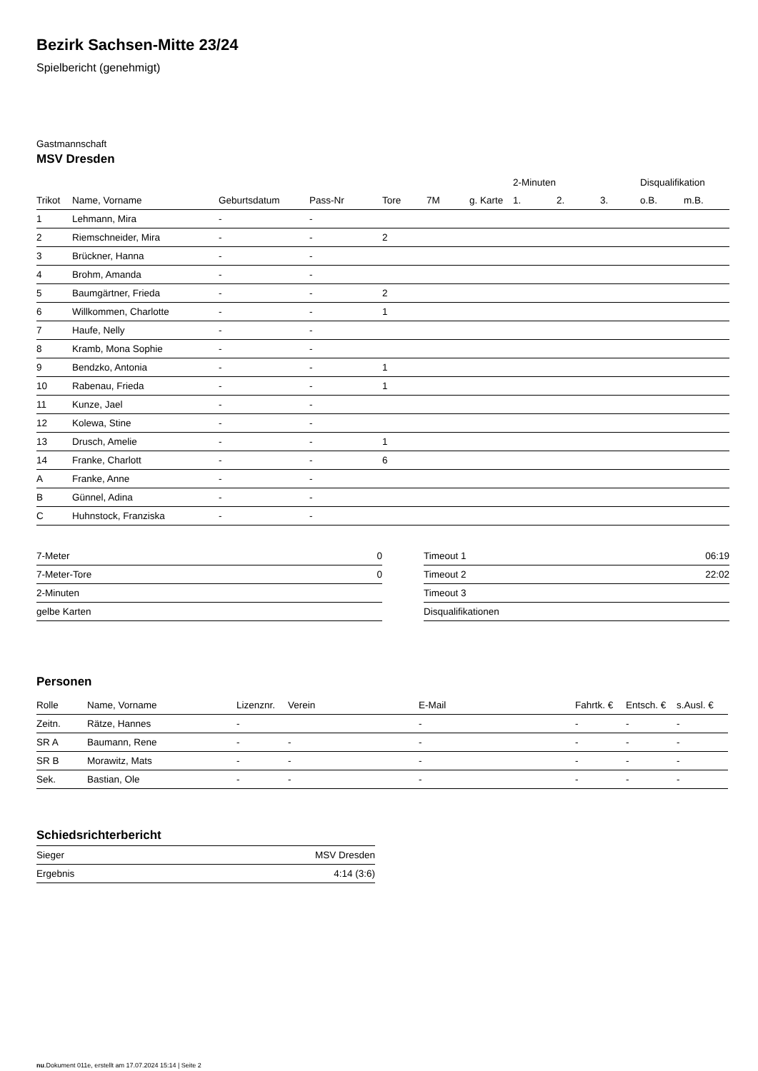Bezirk Sachsen-Mitte 23/24
Spielbericht (genehmigt)
Gastmannschaft
MSV Dresden
| | | | | | | | 2-Minuten | | | Disqualifikation | |
| --- | --- | --- | --- | --- | --- | --- | --- | --- | --- | --- | --- |
| Trikot | Name, Vorname | Geburtsdatum | Pass-Nr | Tore | 7M | g. Karte | 1. | 2. | 3. | o.B. | m.B. |
| 1 | Lehmann, Mira | - | - | | | | | | | | |
| 2 | Riemschneider, Mira | - | - | 2 | | | | | | | |
| 3 | Brückner, Hanna | - | - | | | | | | | | |
| 4 | Brohm, Amanda | - | - | | | | | | | | |
| 5 | Baumgärtner, Frieda | - | - | 2 | | | | | | | |
| 6 | Willkommen, Charlotte | - | - | 1 | | | | | | | |
| 7 | Haufe, Nelly | - | - | | | | | | | | |
| 8 | Kramb, Mona Sophie | - | - | | | | | | | | |
| 9 | Bendzko, Antonia | - | - | 1 | | | | | | | |
| 10 | Rabenau, Frieda | - | - | 1 | | | | | | | |
| 11 | Kunze, Jael | - | - | | | | | | | | |
| 12 | Kolewa, Stine | - | - | | | | | | | | |
| 13 | Drusch, Amelie | - | - | 1 | | | | | | | |
| 14 | Franke, Charlott | - | - | 6 | | | | | | | |
| A | Franke, Anne | - | - | | | | | | | | |
| B | Günnel, Adina | - | - | | | | | | | | |
| C | Huhnstock, Franziska | - | - | | | | | | | | |
| 7-Meter | 0 |
| 7-Meter-Tore | 0 |
| 2-Minuten | |
| gelbe Karten | |
| Timeout 1 | 06:19 |
| Timeout 2 | 22:02 |
| Timeout 3 | |
| Disqualifikationen | |
Personen
| Rolle | Name, Vorname | Lizenznr. | Verein | E-Mail | Fahrtk. € | Entsch. € | s.Ausl. € |
| --- | --- | --- | --- | --- | --- | --- | --- |
| Zeitn. | Rätze, Hannes | - | | - | - | - | - |
| SR A | Baumann, Rene | - | - | - | - | - | - |
| SR B | Morawitz, Mats | - | - | - | - | - | - |
| Sek. | Bastian, Ole | - | - | - | - | - | - |
Schiedsrichterbericht
| Sieger | MSV Dresden |
| Ergebnis | 4:14 (3:6) |
nu.Dokument 011e, erstellt am 17.07.2024 15:14 | Seite 2